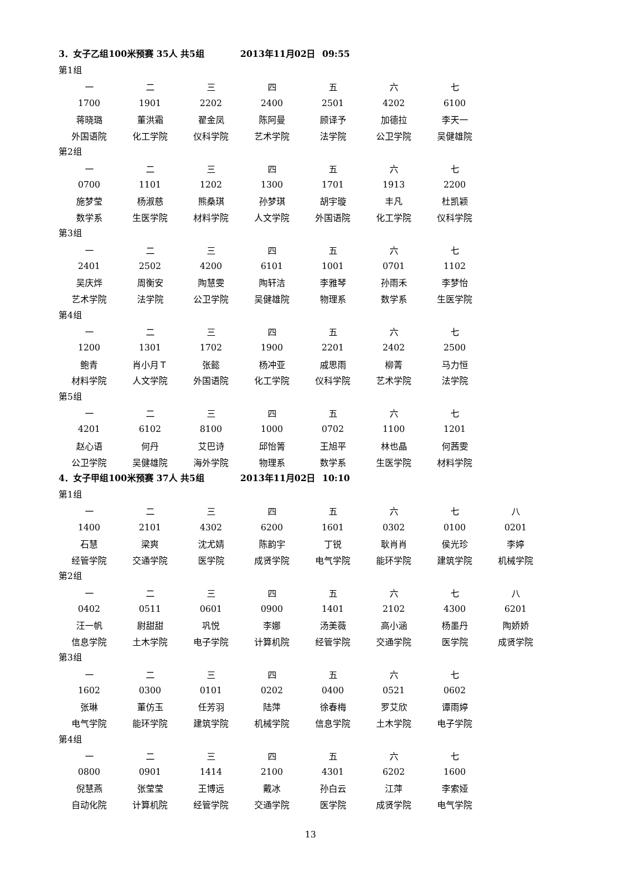3．女子乙组100米预赛 35人 共5组 2013年11月02日 09:55
第1组
| 一 | 二 | 三 | 四 | 五 | 六 | 七 |
| 1700 | 1901 | 2202 | 2400 | 2501 | 4202 | 6100 |
| 蒋晓璐 | 董洪霜 | 翟金凤 | 陈阿曼 | 顾译予 | 加德拉 | 李天一 |
| 外国语院 | 化工学院 | 仪科学院 | 艺术学院 | 法学院 | 公卫学院 | 吴健雄院 |
第2组
| 一 | 二 | 三 | 四 | 五 | 六 | 七 |
| 0700 | 1101 | 1202 | 1300 | 1701 | 1913 | 2200 |
| 施梦莹 | 杨淑慈 | 熊桑琪 | 孙梦琪 | 胡宇璇 | 丰凡 | 杜凯颖 |
| 数学系 | 生医学院 | 材料学院 | 人文学院 | 外国语院 | 化工学院 | 仪科学院 |
第3组
| 一 | 二 | 三 | 四 | 五 | 六 | 七 |
| 2401 | 2502 | 4200 | 6101 | 1001 | 0701 | 1102 |
| 吴庆烨 | 周衡安 | 陶慧雯 | 陶轩洁 | 李雅琴 | 孙雨禾 | 李梦怡 |
| 艺术学院 | 法学院 | 公卫学院 | 吴健雄院 | 物理系 | 数学系 | 生医学院 |
第4组
| 一 | 二 | 三 | 四 | 五 | 六 | 七 |
| 1200 | 1301 | 1702 | 1900 | 2201 | 2402 | 2500 |
| 鲍青 | 肖小月Ｔ | 张懿 | 杨冲亚 | 戚思雨 | 柳菁 | 马力恒 |
| 材料学院 | 人文学院 | 外国语院 | 化工学院 | 仪科学院 | 艺术学院 | 法学院 |
第5组
| 一 | 二 | 三 | 四 | 五 | 六 | 七 |
| 4201 | 6102 | 8100 | 1000 | 0702 | 1100 | 1201 |
| 赵心语 | 何丹 | 艾巴诗 | 邱怡箐 | 王旭平 | 林也晶 | 何茜雯 |
| 公卫学院 | 吴健雄院 | 海外学院 | 物理系 | 数学系 | 生医学院 | 材料学院 |
4．女子甲组100米预赛 37人 共5组 2013年11月02日 10:10
第1组
| 一 | 二 | 三 | 四 | 五 | 六 | 七 | 八 |
| 1400 | 2101 | 4302 | 6200 | 1601 | 0302 | 0100 | 0201 |
| 石慧 | 梁爽 | 沈尤婧 | 陈韵宇 | 丁锐 | 耿肖肖 | 侯光珍 | 李婷 |
| 经管学院 | 交通学院 | 医学院 | 成贤学院 | 电气学院 | 能环学院 | 建筑学院 | 机械学院 |
第2组
| 一 | 二 | 三 | 四 | 五 | 六 | 七 | 八 |
| 0402 | 0511 | 0601 | 0900 | 1401 | 2102 | 4300 | 6201 |
| 汪一帆 | 尉甜甜 | 巩悦 | 李娜 | 汤美薇 | 高小涵 | 杨墨丹 | 陶娇娇 |
| 信息学院 | 土木学院 | 电子学院 | 计算机院 | 经管学院 | 交通学院 | 医学院 | 成贤学院 |
第3组
| 一 | 二 | 三 | 四 | 五 | 六 | 七 |
| 1602 | 0300 | 0101 | 0202 | 0400 | 0521 | 0602 |
| 张琳 | 董仿玉 | 任芳羽 | 陆萍 | 徐春梅 | 罗艾欣 | 谭雨婷 |
| 电气学院 | 能环学院 | 建筑学院 | 机械学院 | 信息学院 | 土木学院 | 电子学院 |
第4组
| 一 | 二 | 三 | 四 | 五 | 六 | 七 |
| 0800 | 0901 | 1414 | 2100 | 4301 | 6202 | 1600 |
| 倪慧燕 | 张莹莹 | 王博远 | 戴冰 | 孙白云 | 江萍 | 李索娅 |
| 自动化院 | 计算机院 | 经管学院 | 交通学院 | 医学院 | 成贤学院 | 电气学院 |
13